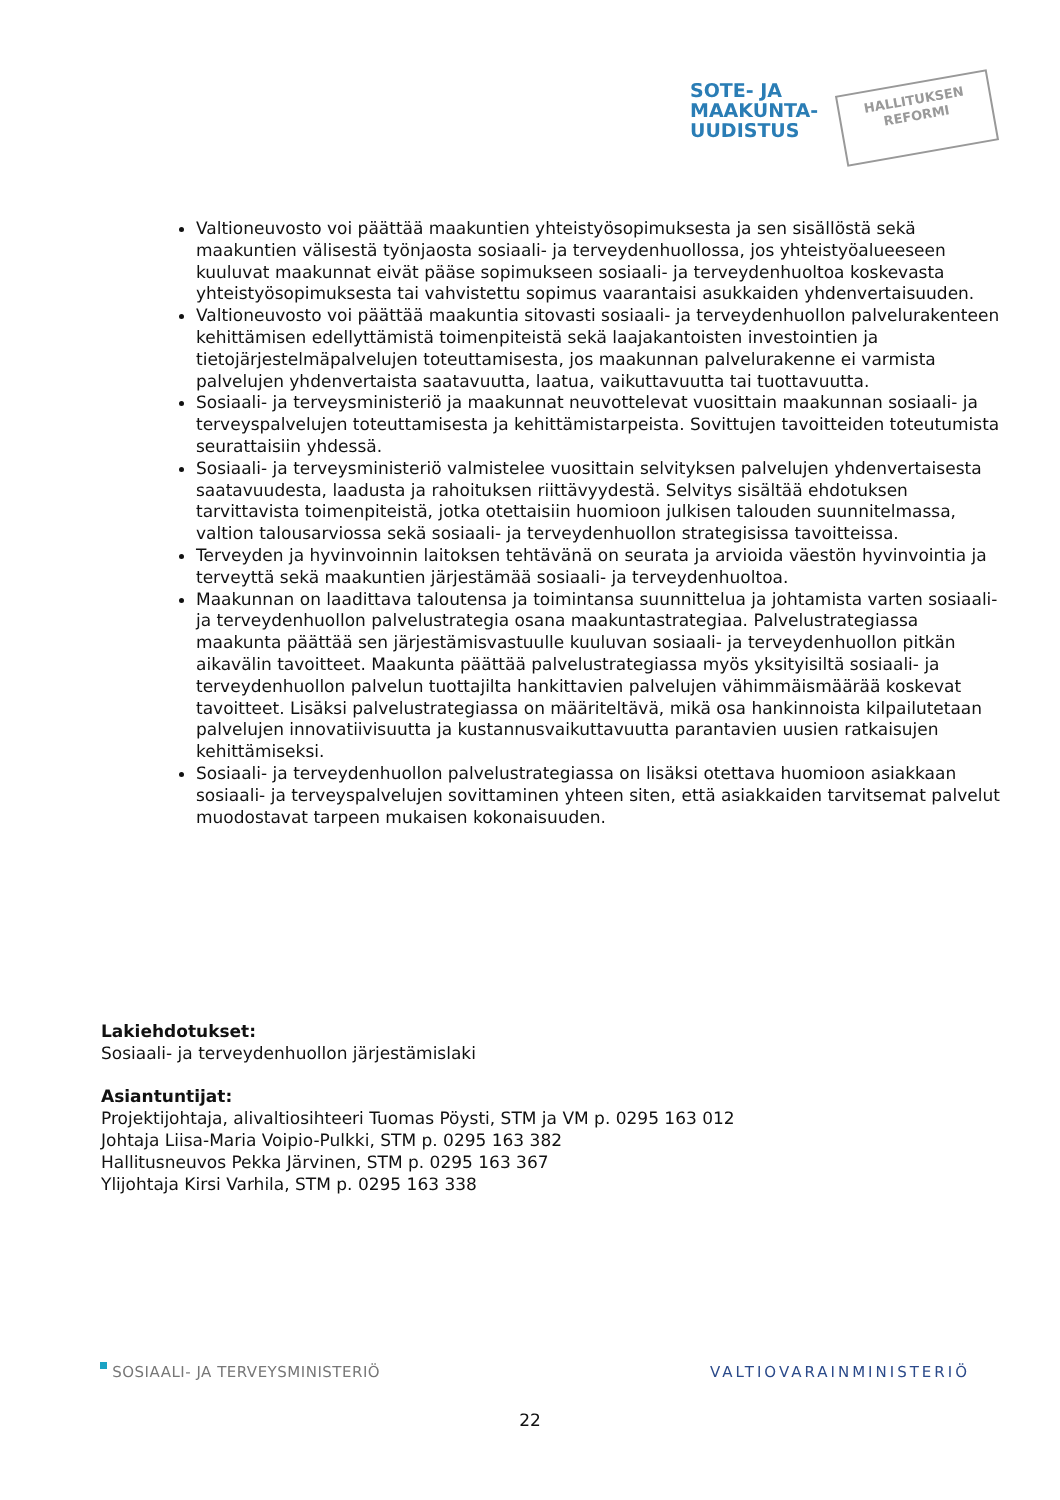SOTE- JA
MAAKUNTA-
UUDISTUS
HALLITUKSEN
REFORMI
Valtioneuvosto voi päättää maakuntien yhteistyösopimuksesta ja sen sisällöstä sekä maakuntien välisestä työnjaosta sosiaali- ja terveydenhuollossa, jos yhteistyöalueeseen kuuluvat maakunnat eivät pääse sopimukseen sosiaali- ja terveydenhuoltoa koskevasta yhteistyösopimuksesta tai vahvistettu sopimus vaarantaisi asukkaiden yhdenvertaisuuden.
Valtioneuvosto voi päättää maakuntia sitovasti sosiaali- ja terveydenhuollon palvelurakenteen kehittämisen edellyttämistä toimenpiteistä sekä laajakantoisten investointien ja tietojärjestelmäpalvelujen toteuttamisesta, jos maakunnan palvelurakenne ei varmista palvelujen yhdenvertaista saatavuutta, laatua, vaikuttavuutta tai tuottavuutta.
Sosiaali- ja terveysministeriö ja maakunnat neuvottelevat vuosittain maakunnan sosiaali- ja terveyspalvelujen toteuttamisesta ja kehittämistarpeista. Sovittujen tavoitteiden toteutumista seurattaisiin yhdessä.
Sosiaali- ja terveysministeriö valmistelee vuosittain selvityksen palvelujen yhdenvertaisesta saatavuudesta, laadusta ja rahoituksen riittävyydestä. Selvitys sisältää ehdotuksen tarvittavista toimenpiteistä, jotka otettaisiin huomioon julkisen talouden suunnitelmassa, valtion talousarviossa sekä sosiaali- ja terveydenhuollon strategisissa tavoitteissa.
Terveyden ja hyvinvoinnin laitoksen tehtävänä on seurata ja arvioida väestön hyvinvointia ja terveyttä sekä maakuntien järjestämää sosiaali- ja terveydenhuoltoa.
Maakunnan on laadittava taloutensa ja toimintansa suunnittelua ja johtamista varten sosiaali- ja terveydenhuollon palvelustrategia osana maakuntastrategiaa. Palvelustrategiassa maakunta päättää sen järjestämisvastuulle kuuluvan sosiaali- ja terveydenhuollon pitkän aikavälin tavoitteet. Maakunta päättää palvelustrategiassa myös yksityisiltä sosiaali- ja terveydenhuollon palvelun tuottajilta hankittavien palvelujen vähimmäismäärää koskevat tavoitteet. Lisäksi palvelustrategiassa on määriteltävä, mikä osa hankinnoista kilpailutetaan palvelujen innovatiivisuutta ja kustannusvaikuttavuutta parantavien uusien ratkaisujen kehittämiseksi.
Sosiaali- ja terveydenhuollon palvelustrategiassa on lisäksi otettava huomioon asiakkaan sosiaali- ja terveyspalvelujen sovittaminen yhteen siten, että asiakkaiden tarvitsemat palvelut muodostavat tarpeen mukaisen kokonaisuuden.
Lakiehdotukset:
Sosiaali- ja terveydenhuollon järjestämislaki
Asiantuntijat:
Projektijohtaja, alivaltiosihteeri Tuomas Pöysti, STM ja VM p. 0295 163 012
Johtaja Liisa-Maria Voipio-Pulkki, STM p. 0295 163 382
Hallitusneuvos Pekka Järvinen, STM p. 0295 163 367
Ylijohtaja Kirsi Varhila, STM p. 0295 163 338
SOSIAALI- JA TERVEYSMINISTERIÖ VALTIOVARAINMINISTERIÖ
22